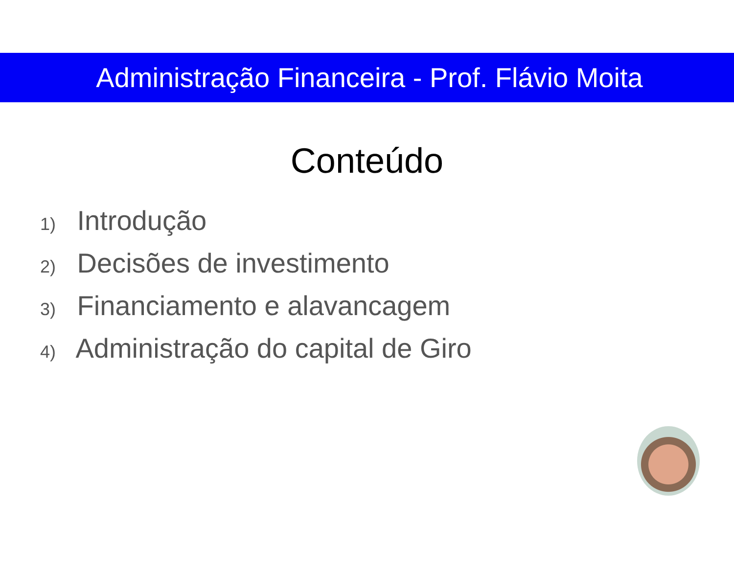Administração Financeira - Prof. Flávio Moita
Conteúdo
1) Introdução
2) Decisões de investimento
3) Financiamento e alavancagem
4) Administração do capital de Giro